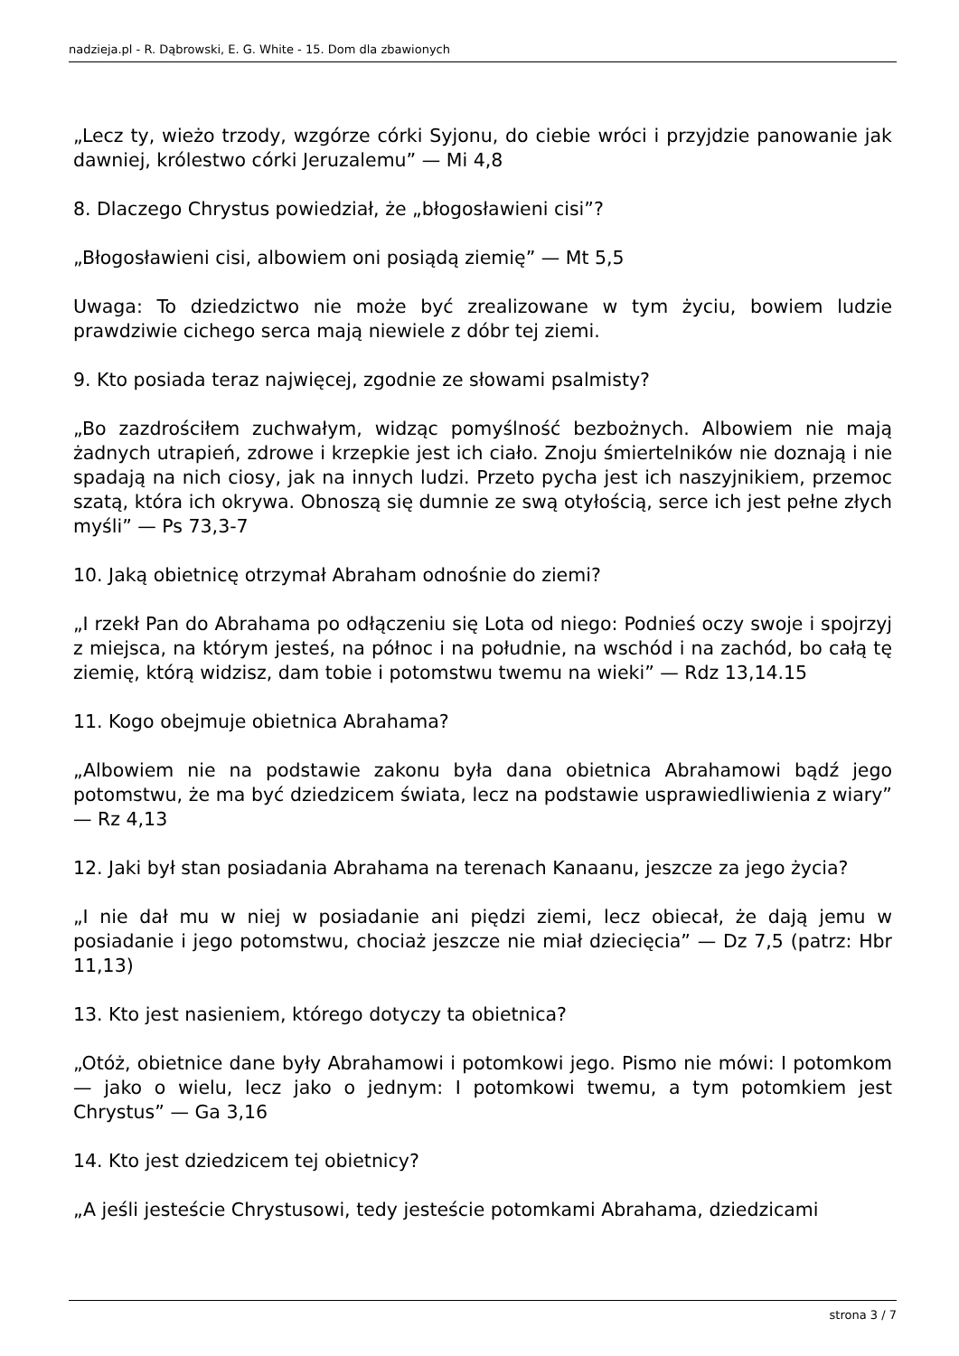nadzieja.pl - R. Dąbrowski, E. G. White - 15. Dom dla zbawionych
„Lecz ty, wieżo trzody, wzgórze córki Syjonu, do ciebie wróci i przyjdzie panowanie jak dawniej, królestwo córki Jeruzalemu” — Mi 4,8
8. Dlaczego Chrystus powiedział, że „błogosławieni cisi”?
„Błogosławieni cisi, albowiem oni posiądą ziemię” — Mt 5,5
Uwaga: To dziedzictwo nie może być zrealizowane w tym życiu, bowiem ludzie prawdziwie cichego serca mają niewiele z dóbr tej ziemi.
9. Kto posiada teraz najwięcej, zgodnie ze słowami psalmisty?
„Bo zazdrościłem zuchwałym, widząc pomyślność bezbożnych. Albowiem nie mają żadnych utrapień, zdrowe i krzepkie jest ich ciało. Znoju śmiertelników nie doznają i nie spadają na nich ciosy, jak na innych ludzi. Przeto pycha jest ich naszyjnikiem, przemoc szatą, która ich okrywa. Obnoszą się dumnie ze swą otyłością, serce ich jest pełne złych myśli” — Ps 73,3-7
10. Jaką obietnicę otrzymał Abraham odnośnie do ziemi?
„I rzekł Pan do Abrahama po odłączeniu się Lota od niego: Podnieś oczy swoje i spojrzyj z miejsca, na którym jesteś, na północ i na południe, na wschód i na zachód, bo całą tę ziemię, którą widzisz, dam tobie i potomstwu twemu na wieki” — Rdz 13,14.15
11. Kogo obejmuje obietnica Abrahama?
„Albowiem nie na podstawie zakonu była dana obietnica Abrahamowi bądź jego potomstwu, że ma być dziedzicem świata, lecz na podstawie usprawiedliwienia z wiary” — Rz 4,13
12. Jaki był stan posiadania Abrahama na terenach Kanaanu, jeszcze za jego życia?
„I nie dał mu w niej w posiadanie ani piędzi ziemi, lecz obiecał, że dają jemu w posiadanie i jego potomstwu, chociaż jeszcze nie miał dziecięcia” — Dz 7,5 (patrz: Hbr 11,13)
13. Kto jest nasieniem, którego dotyczy ta obietnica?
„Otóż, obietnice dane były Abrahamowi i potomkowi jego. Pismo nie mówi: I potomkom — jako o wielu, lecz jako o jednym: I potomkowi twemu, a tym potomkiem jest Chrystus” — Ga 3,16
14. Kto jest dziedzicem tej obietnicy?
„A jeśli jesteście Chrystusowi, tedy jesteście potomkami Abrahama, dziedzicami
strona 3 / 7